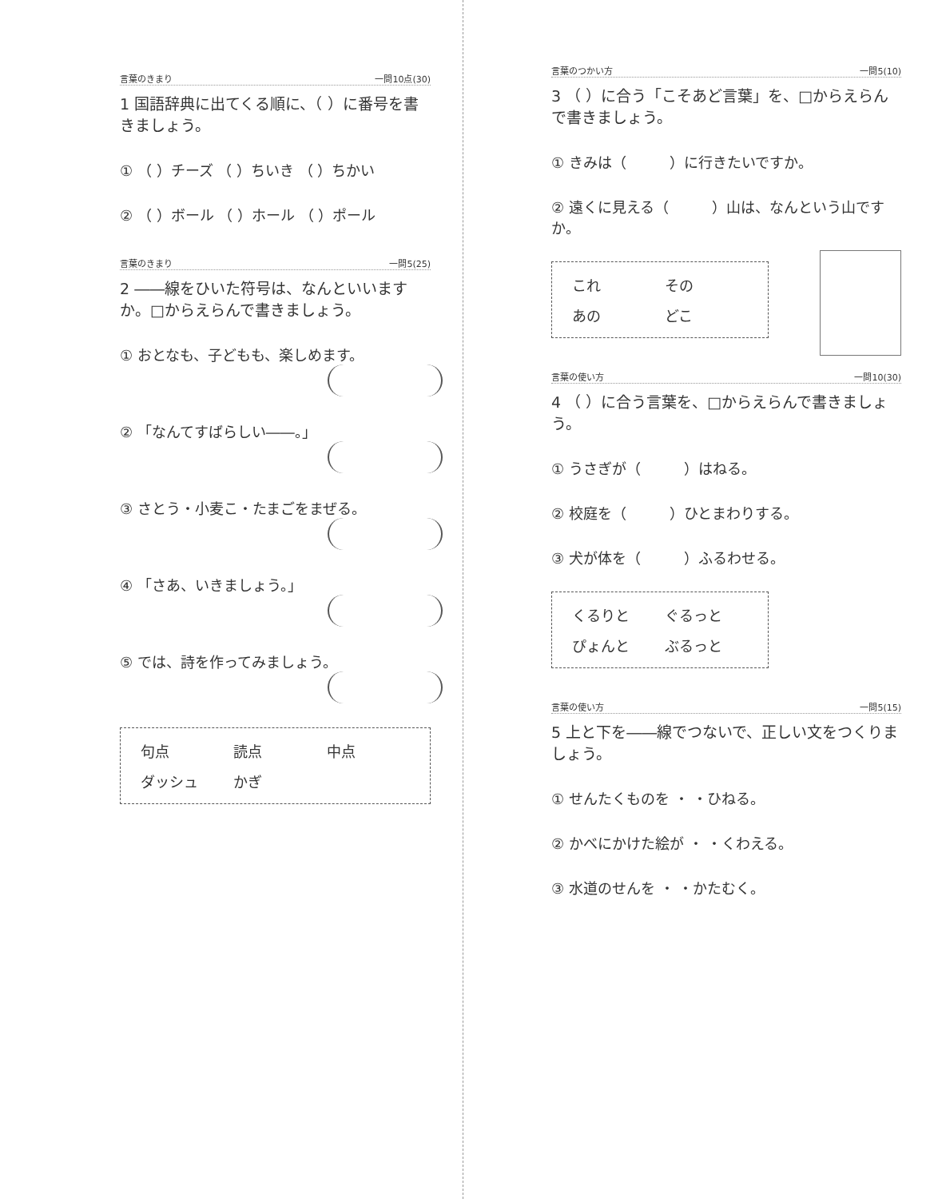言葉のきまり 一問10点(30)
1 国語辞典に出てくる順に、（ ）に番号を書きましょう。
① （ ）チーズ （ ）ちいき （ ）ちかい
② （ ）ボール （ ）ホール （ ）ポール
言葉のきまり 一問5(25)
2 ――線をひいた符号は、なんといいますか。□からえらんで書きましょう。
① おとなも、子どもも、楽しめます。
② 「なんてすばらしい――。」
③ さとう・小麦こ・たまごをまぜる。
④ 「さあ、いきましょう。」
⑤ では、詩を作ってみましょう。
句点 読点 中点 ダッシュ かぎ
言葉のつかい方 一問5(10)
3 （ ）に合う「こそあど言葉」を、□からえらんで書きましょう。
① きみは（　　　）に行きたいですか。
② 遠くに見える（　　　）山は、なんという山ですか。
これ その あの どこ
言葉の使い方 一問10(30)
4 （ ）に合う言葉を、□からえらんで書きましょう。
① うさぎが（　　　）はねる。
② 校庭を（　　　）ひとまわりする。
③ 犬が体を（　　　）ふるわせる。
くるりと ぐるっと ぴょんと ぶるっと
言葉の使い方 一問5(15)
5 上と下を――線でつないで、正しい文をつくりましょう。
① せんたくものを ・ ・ひねる。
② かべにかけた絵が ・ ・くわえる。
③ 水道のせんを ・ ・かたむく。